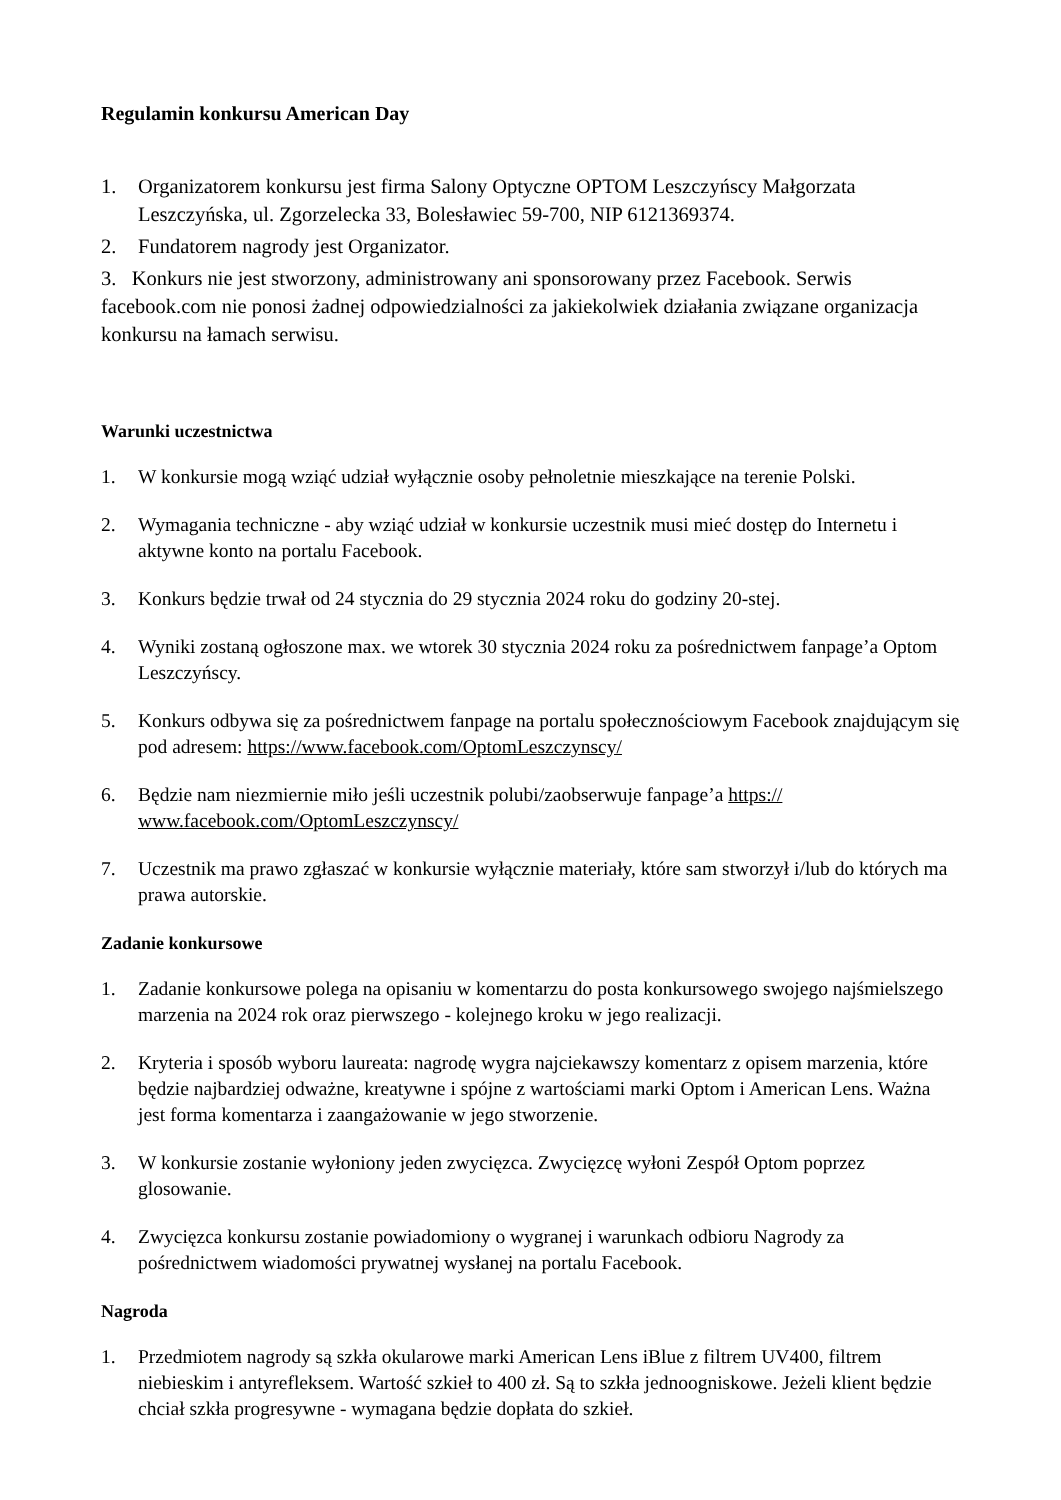Regulamin konkursu American Day
1. Organizatorem konkursu jest firma Salony Optyczne OPTOM Leszczyńscy Małgorzata Leszczyńska, ul. Zgorzelecka 33, Bolesławiec 59-700, NIP 6121369374.
2. Fundatorem nagrody jest Organizator.
3. Konkurs nie jest stworzony, administrowany ani sponsorowany przez Facebook. Serwis facebook.com nie ponosi żadnej odpowiedzialności za jakiekolwiek działania związane organizacja konkursu na łamach serwisu.
Warunki uczestnictwa
1. W konkursie mogą wziąć udział wyłącznie osoby pełnoletnie mieszkające na terenie Polski.
2. Wymagania techniczne - aby wziąć udział w konkursie uczestnik musi mieć dostęp do Internetu i aktywne konto na portalu Facebook.
3. Konkurs będzie trwał od 24 stycznia do 29 stycznia 2024 roku do godziny 20-stej.
4. Wyniki zostaną ogłoszone max. we wtorek 30 stycznia 2024 roku za pośrednictwem fanpage’a Optom Leszczyńscy.
5. Konkurs odbywa się za pośrednictwem fanpage na portalu społecznościowym Facebook znajdującym się pod adresem: https://www.facebook.com/OptomLeszczynscy/
6. Będzie nam niezmiernie miło jeśli uczestnik polubi/zaobserwuje fanpage’a https:// www.facebook.com/OptomLeszczynscy/
7. Uczestnik ma prawo zgłaszać w konkursie wyłącznie materiały, które sam stworzył i/lub do których ma prawa autorskie.
Zadanie konkursowe
1. Zadanie konkursowe polega na opisaniu w komentarzu do posta konkursowego swojego najśmielszego marzenia na 2024 rok oraz pierwszego - kolejnego kroku w jego realizacji.
2. Kryteria i sposób wyboru laureata: nagrodę wygra najciekawszy komentarz z opisem marzenia, które będzie najbardziej odważne, kreatywne i spójne z wartościami marki Optom i American Lens. Ważna jest forma komentarza i zaangażowanie w jego stworzenie.
3. W konkursie zostanie wyłoniony jeden zwycięzca. Zwycięzcę wyłoni Zespół Optom poprzez glosowanie.
4. Zwycięzca konkursu zostanie powiadomiony o wygranej i warunkach odbioru Nagrody za pośrednictwem wiadomości prywatnej wysłanej na portalu Facebook.
Nagroda
1. Przedmiotem nagrody są szkła okularowe marki American Lens iBlue z filtrem UV400, filtrem niebieskim i antyrefleksem. Wartość szkieł to 400 zł. Są to szkła jednoogniskowe. Jeżeli klient będzie chciał szkła progresywne - wymagana będzie dopłata do szkieł.